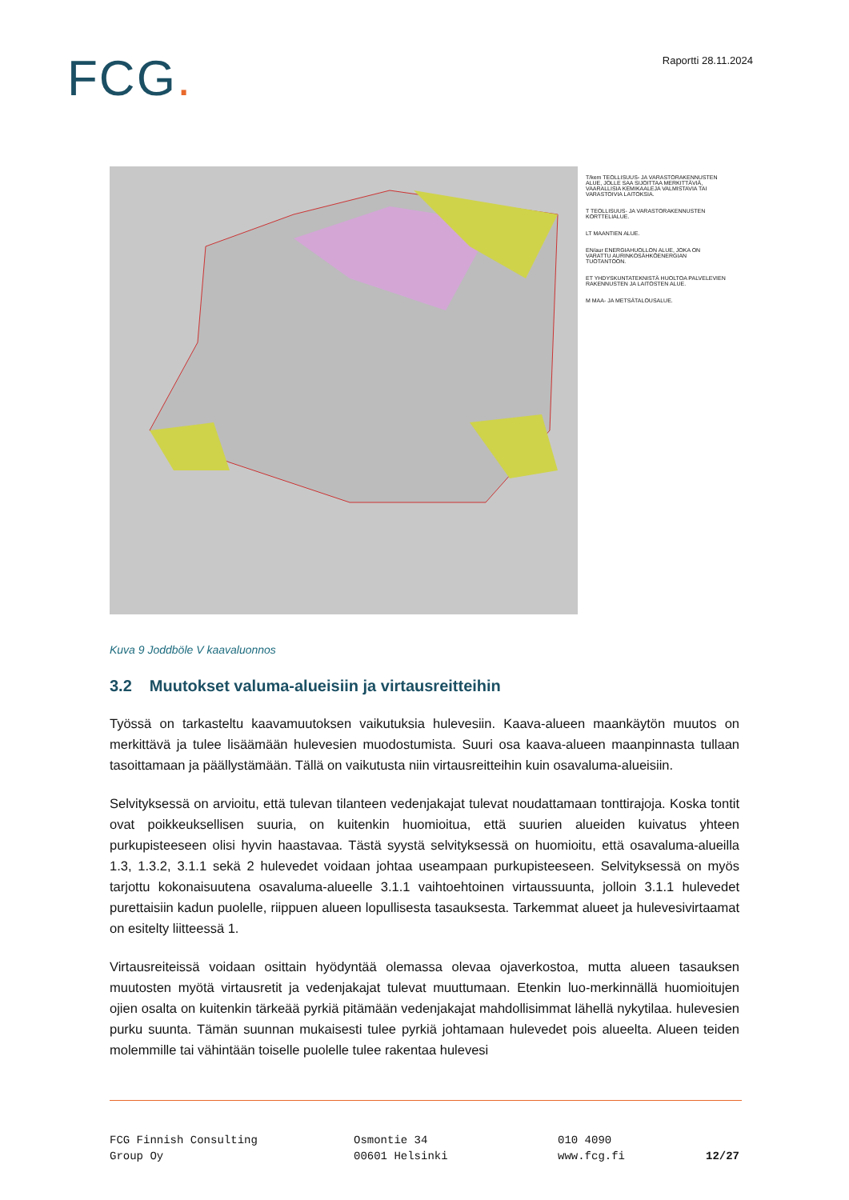FCG.
Raportti 28.11.2024
T/kem TEOLLISUUS- JA VARASTORAKENNUSTEN ALUE, JOLLE SAA SIJOITTAA MERKITTÄVIÄ, VAARALLISIA KEMIKAALEJA VALMISTAVIA TAI VARASTOIVIA LAITOKSIA.
T TEOLLISUUS- JA VARASTORAKENNUSTEN KORTTELIALUE.
LT MAANTIEN ALUE.
EN/aur ENERGIAHUOLLON ALUE, JOKA ON VARATTU AURINKOSÄHKÖENERGIAN TUOTANTOON.
ET YHDYSKUNTATEKNISTÄ HUOLTOA PALVELEVIEN RAKENNUSTEN JA LAITOSTEN ALUE.
M MAA- JA METSÄTALOUSALUE.
Kuva 9 Joddböle V kaavaluonnos
3.2 Muutokset valuma-alueisiin ja virtausreitteihin
Työssä on tarkasteltu kaavamuutoksen vaikutuksia hulevesiin. Kaava-alueen maankäytön muutos on merkittävä ja tulee lisäämään hulevesien muodostumista. Suuri osa kaava-alueen maanpinnasta tullaan tasoittamaan ja päällystämään. Tällä on vaikutusta niin virtausreitteihin kuin osavaluma-alueisiin.
Selvityksessä on arvioitu, että tulevan tilanteen vedenjakajat tulevat noudattamaan tonttirajoja. Koska tontit ovat poikkeuksellisen suuria, on kuitenkin huomioitua, että suurien alueiden kuivatus yhteen purkupisteeseen olisi hyvin haastavaa. Tästä syystä selvityksessä on huomioitu, että osavaluma-alueilla 1.3, 1.3.2, 3.1.1 sekä 2 hulevedet voidaan johtaa useampaan purkupisteeseen. Selvityksessä on myös tarjottu kokonaisuutena osavaluma-alueelle 3.1.1 vaihtoehtoinen virtaussuunta, jolloin 3.1.1 hulevedet purettaisiin kadun puolelle, riippuen alueen lopullisesta tasauksesta. Tarkemmat alueet ja hulevesivirtaamat on esitelty liitteessä 1.
Virtausreiteissä voidaan osittain hyödyntää olemassa olevaa ojaverkostoa, mutta alueen tasauksen muutosten myötä virtausretit ja vedenjakajat tulevat muuttumaan. Etenkin luo-merkinnällä huomioitujen ojien osalta on kuitenkin tärkeää pyrkiä pitämään vedenjakajat mahdollisimmat lähellä nykytilaa. hulevesien purku suunta. Tämän suunnan mukaisesti tulee pyrkiä johtamaan hulevedet pois alueelta. Alueen teiden molemmille tai vähintään toiselle puolelle tulee rakentaa hulevesi
FCG Finnish Consulting
Group Oy
Osmontie 34
00601 Helsinki
010 4090
www.fcg.fi
12/27